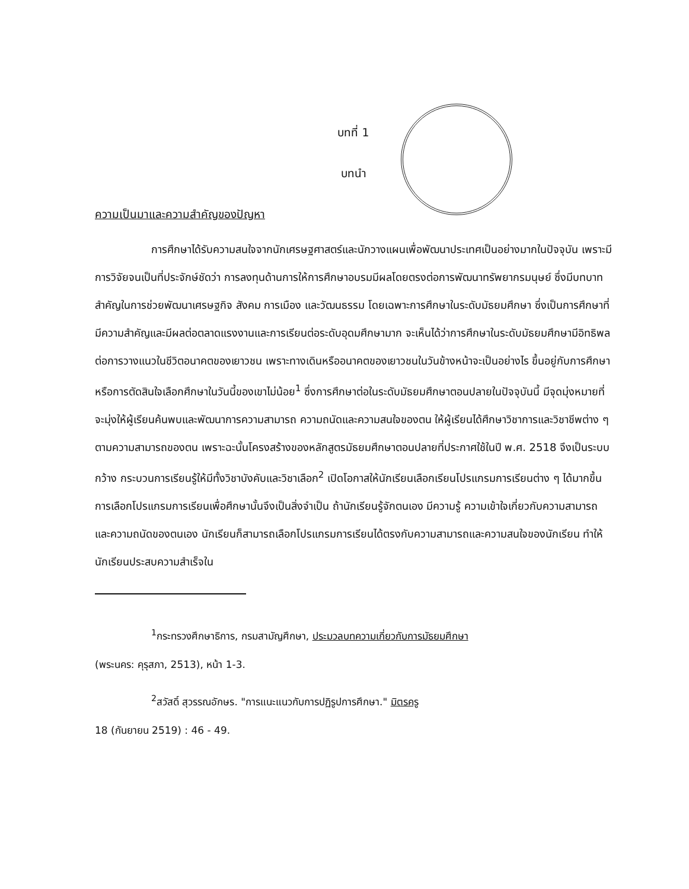บทที่ 1
บทนำ
ความเป็นมาและความสำคัญของปัญหา
การศึกษาได้รับความสนใจจากนักเศรษฐศาสตร์และนักวางแผนเพื่อพัฒนาประเทศเป็นอย่างมากในปัจจุบัน เพราะมีการวิจัยจนเป็นที่ประจักษ์ชัดว่า การลงทุนด้านการให้การศึกษาอบรมมีผลโดยตรงต่อการพัฒนาทรัพยากรมนุษย์ ซึ่งมีบทบาทสำคัญในการช่วยพัฒนาเศรษฐกิจ สังคม การเมือง และวัฒนธรรม โดยเฉพาะการศึกษาในระดับมัธยมศึกษา ซึ่งเป็นการศึกษาที่มีความสำคัญและมีผลต่อตลาดแรงงานและการเรียนต่อระดับอุดมศึกษามาก จะเห็นได้ว่าการศึกษาในระดับมัธยมศึกษามีอิทธิพลต่อการวางแนวในชีวิตอนาคตของเยาวชน เพราะทางเดินหรืออนาคตของเยาวชนในวันข้างหน้าจะเป็นอย่างไร ขึ้นอยู่กับการศึกษาหรือการตัดสินใจเลือกศึกษาในวันนี้ของเขาไม่น้อย<sup>1</sup> ซึ่งการศึกษาต่อในระดับมัธยมศึกษาตอนปลายในปัจจุบันนี้ มีจุดมุ่งหมายที่จะมุ่งให้ผู้เรียนค้นพบและพัฒนาการความสามารถ ความถนัดและความสนใจของตน ให้ผู้เรียนได้ศึกษาวิชาการและวิชาชีพต่าง ๆ ตามความสามารถของตน เพราะฉะนั้นโครงสร้างของหลักสูตรมัธยมศึกษาตอนปลายที่ประกาศใช้ในปี พ.ศ. 2518 จึงเป็นระบบกว้าง กระบวนการเรียนรู้ให้มีทั้งวิชาบังคับและวิชาเลือก<sup>2</sup> เปิดโอกาสให้นักเรียนเลือกเรียนโปรแกรมการเรียนต่าง ๆ ได้มากขึ้น การเลือกโปรแกรมการเรียนเพื่อศึกษานั้นจึงเป็นสิ่งจำเป็น ถ้านักเรียนรู้จักตนเอง มีความรู้ ความเข้าใจเกี่ยวกับความสามารถและความถนัดของตนเอง นักเรียนก็สามารถเลือกโปรแกรมการเรียนได้ตรงกับความสามารถและความสนใจของนักเรียน ทำให้นักเรียนประสบความสำเร็จใน
<sup>1</sup> กระทรวงศึกษาธิการ, กรมสามัญศึกษา, ประมวลบทความเกี่ยวกับการมัธยมศึกษา
(พระนคร: คุรุสภา, 2513), หน้า 1-3.
<sup>2</sup> สวัสดิ์ สุวรรณอักษร. "การแนะแนวกับการปฏิรูปการศึกษา." มิตรครู
18 (กันยายน 2519) : 46 - 49.